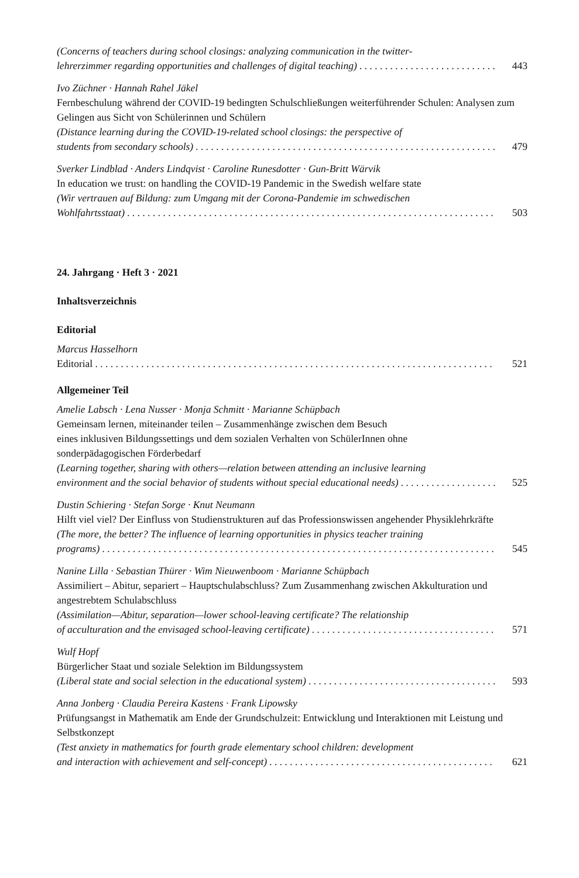(Concerns of teachers during school closings: analyzing communication in the twitter-
lehrerzimmer regarding opportunities and challenges of digital teaching) 443
Ivo Züchner · Hannah Rahel Jäkel
Fernbeschulung während der COVID-19 bedingten Schulschließungen weiterführender Schulen: Analysen zum Gelingen aus Sicht von Schülerinnen und Schülern
(Distance learning during the COVID-19-related school closings: the perspective of
students from secondary schools) 479
Sverker Lindblad · Anders Lindqvist · Caroline Runesdotter · Gun-Britt Wärvik
In education we trust: on handling the COVID-19 Pandemic in the Swedish welfare state
(Wir vertrauen auf Bildung: zum Umgang mit der Corona-Pandemie im schwedischen
Wohlfahrtsstaat) 503
24. Jahrgang · Heft 3 · 2021
Inhaltsverzeichnis
Editorial
Marcus Hasselhorn
Editorial 521
Allgemeiner Teil
Amelie Labsch · Lena Nusser · Monja Schmitt · Marianne Schüpbach
Gemeinsam lernen, miteinander teilen – Zusammenhänge zwischen dem Besuch
eines inklusiven Bildungssettings und dem sozialen Verhalten von SchülerInnen ohne
sonderpädagogischen Förderbedarf
(Learning together, sharing with others—relation between attending an inclusive learning
environment and the social behavior of students without special educational needs) 525
Dustin Schiering · Stefan Sorge · Knut Neumann
Hilft viel viel? Der Einfluss von Studienstrukturen auf das Professionswissen angehender Physiklehrkräfte
(The more, the better? The influence of learning opportunities in physics teacher training
programs) 545
Nanine Lilla · Sebastian Thürer · Wim Nieuwenboom · Marianne Schüpbach
Assimiliert – Abitur, separiert – Hauptschulabschluss? Zum Zusammenhang zwischen Akkulturation und angestrebtem Schulabschluss
(Assimilation—Abitur, separation—lower school-leaving certificate? The relationship
of acculturation and the envisaged school-leaving certificate) 571
Wulf Hopf
Bürgerlicher Staat und soziale Selektion im Bildungssystem
(Liberal state and social selection in the educational system) 593
Anna Jonberg · Claudia Pereira Kastens · Frank Lipowsky
Prüfungsangst in Mathematik am Ende der Grundschulzeit: Entwicklung und Interaktionen mit Leistung und Selbstkonzept
(Test anxiety in mathematics for fourth grade elementary school children: development
and interaction with achievement and self-concept) 621